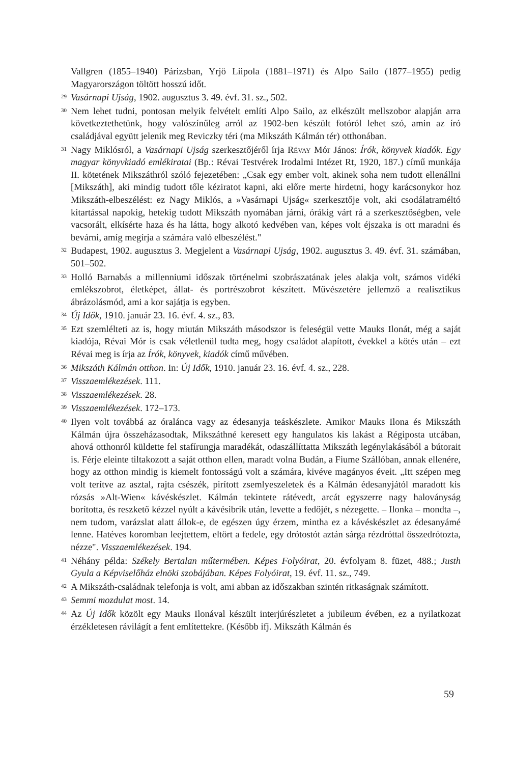Vallgren (1855–1940) Párizsban, Yrjö Liipola (1881–1971) és Alpo Sailo (1877–1955) pedig Magyarországon töltött hosszú időt.
29 Vasárnapi Ujság, 1902. augusztus 3. 49. évf. 31. sz., 502.
30 Nem lehet tudni, pontosan melyik felvételt említi Alpo Sailo, az elkészült mellszobor alapján arra következtethetünk, hogy valószínűleg arról az 1902-ben készült fotóról lehet szó, amin az író családjával együtt jelenik meg Reviczky téri (ma Mikszáth Kálmán tér) otthonában.
31 Nagy Miklósról, a Vasárnapi Ujság szerkesztőjéről írja Révay Mór János: Írók, könyvek kiadók. Egy magyar könyvkiadó emlékiratai (Bp.: Révai Testvérek Irodalmi Intézet Rt, 1920, 187.) című munkája II. kötetének Mikszáthról szóló fejezetében: „Csak egy ember volt, akinek soha nem tudott ellenállni [Mikszáth], aki mindig tudott tőle kéziratot kapni, aki előre merte hirdetni, hogy karácsonykor hoz Mikszáth-elbeszélést: ez Nagy Miklós, a »Vasárnapi Ujság« szerkesztője volt, aki csodálatraméltó kitartással napokig, hetekig tudott Mikszáth nyomában járni, órákig várt rá a szerkesztőségben, vele vacsorált, elkísérte haza és ha látta, hogy alkotó kedvében van, képes volt éjszaka is ott maradni és bevárni, amíg megírja a számára való elbeszélést."
32 Budapest, 1902. augusztus 3. Megjelent a Vasárnapi Ujság, 1902. augusztus 3. 49. évf. 31. számában, 501–502.
33 Holló Barnabás a millenniumi időszak történelmi szobrászatának jeles alakja volt, számos vidéki emlékszobrot, életképet, állat- és portrészobrot készített. Művészetére jellemző a realisztikus ábrázolásmód, ami a kor sajátja is egyben.
34 Új Idők, 1910. január 23. 16. évf. 4. sz., 83.
35 Ezt szemlélteti az is, hogy miután Mikszáth másodszor is feleségül vette Mauks Ilonát, még a saját kiadója, Révai Mór is csak véletlenül tudta meg, hogy családot alapított, évekkel a kötés után – ezt Révai meg is írja az Írók, könyvek, kiadók című művében.
36 Mikszáth Kálmán otthon. In: Új Idők, 1910. január 23. 16. évf. 4. sz., 228.
37 Visszaemlékezések. 111.
38 Visszaemlékezések. 28.
39 Visszaemlékezések. 172–173.
40 Ilyen volt továbbá az óralánca vagy az édesanyja teáskészlete. Amikor Mauks Ilona és Mikszáth Kálmán újra összeházasodtak, Mikszáthné keresett egy hangulatos kis lakást a Régiposta utcában, ahová otthonról küldette fel stafírungja maradékát, odaszállíttatta Mikszáth legénylakásából a bútorait is. Férje eleinte tiltakozott a saját otthon ellen, maradt volna Budán, a Fiume Szállóban, annak ellenére, hogy az otthon mindig is kiemelt fontosságú volt a számára, kivéve magányos éveit. „Itt szépen meg volt terítve az asztal, rajta csészék, pirított zsemlyeszeletek és a Kálmán édesanyjától maradott kis rózsás »Alt-Wien« kávéskészlet. Kálmán tekintete rátévedt, arcát egyszerre nagy haloványság borította, és reszkető kézzel nyúlt a kávésibrik után, levette a fedőjét, s nézegette. – Ilonka – mondta –, nem tudom, varázslat alatt állok-e, de egészen úgy érzem, mintha ez a kávéskészlet az édesanyámé lenne. Hatéves koromban leejtettem, eltört a fedele, egy drótostót aztán sárga rézdróttal összedrótozta, nézze". Visszaemlékezések. 194.
41 Néhány példa: Székely Bertalan műtermében. Képes Folyóirat, 20. évfolyam 8. füzet, 488.; Justh Gyula a Képviselőház elnöki szobájában. Képes Folyóirat, 19. évf. 11. sz., 749.
42 A Mikszáth-családnak telefonja is volt, ami abban az időszakban szintén ritkaságnak számított.
43 Semmi mozdulat most. 14.
44 Az Új Idők közölt egy Mauks Ilonával készült interjúrészletet a jubileum évében, ez a nyilatkozat érzékletesen rávilágít a fent említettekre. (Később ifj. Mikszáth Kálmán és
59